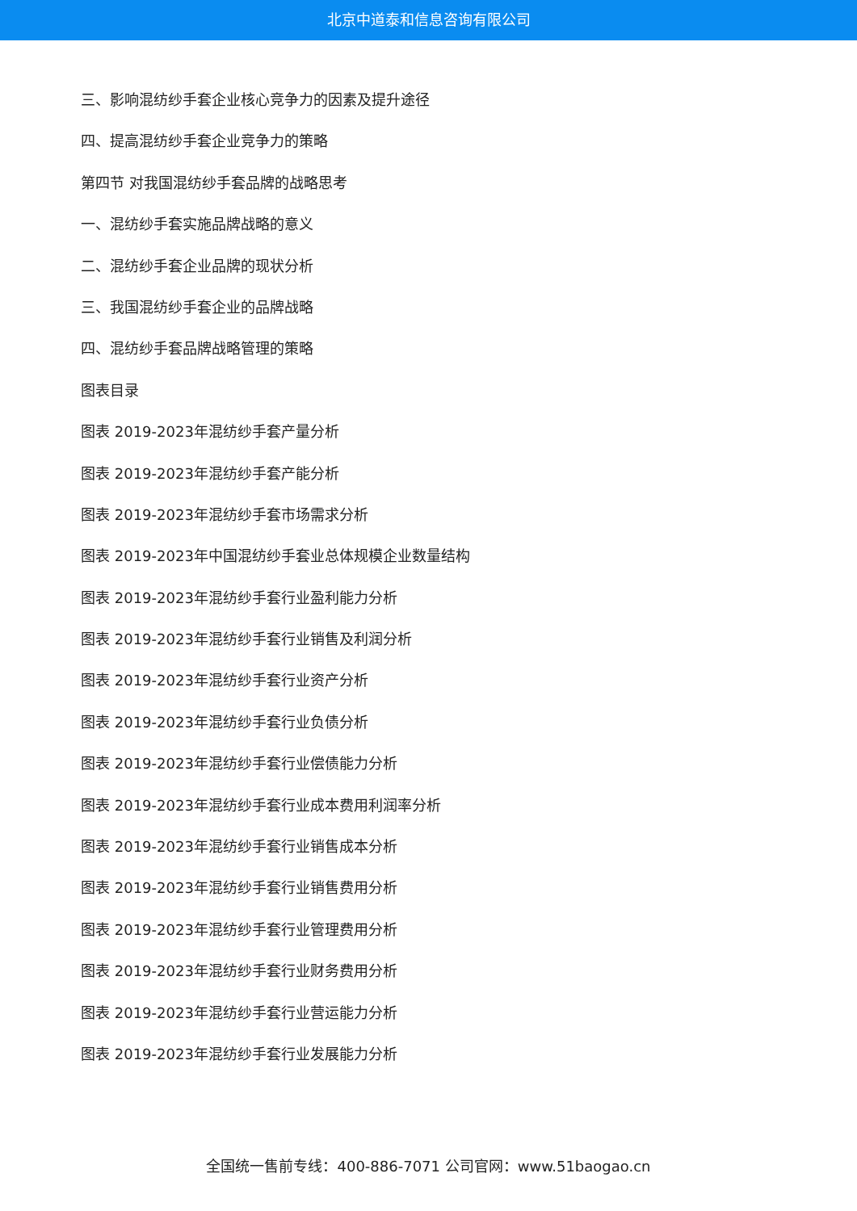北京中道泰和信息咨询有限公司
三、影响混纺纱手套企业核心竞争力的因素及提升途径
四、提高混纺纱手套企业竞争力的策略
第四节 对我国混纺纱手套品牌的战略思考
一、混纺纱手套实施品牌战略的意义
二、混纺纱手套企业品牌的现状分析
三、我国混纺纱手套企业的品牌战略
四、混纺纱手套品牌战略管理的策略
图表目录
图表 2019-2023年混纺纱手套产量分析
图表 2019-2023年混纺纱手套产能分析
图表 2019-2023年混纺纱手套市场需求分析
图表 2019-2023年中国混纺纱手套业总体规模企业数量结构
图表 2019-2023年混纺纱手套行业盈利能力分析
图表 2019-2023年混纺纱手套行业销售及利润分析
图表 2019-2023年混纺纱手套行业资产分析
图表 2019-2023年混纺纱手套行业负债分析
图表 2019-2023年混纺纱手套行业偿债能力分析
图表 2019-2023年混纺纱手套行业成本费用利润率分析
图表 2019-2023年混纺纱手套行业销售成本分析
图表 2019-2023年混纺纱手套行业销售费用分析
图表 2019-2023年混纺纱手套行业管理费用分析
图表 2019-2023年混纺纱手套行业财务费用分析
图表 2019-2023年混纺纱手套行业营运能力分析
图表 2019-2023年混纺纱手套行业发展能力分析
全国统一售前专线：400-886-7071 公司官网：www.51baogao.cn